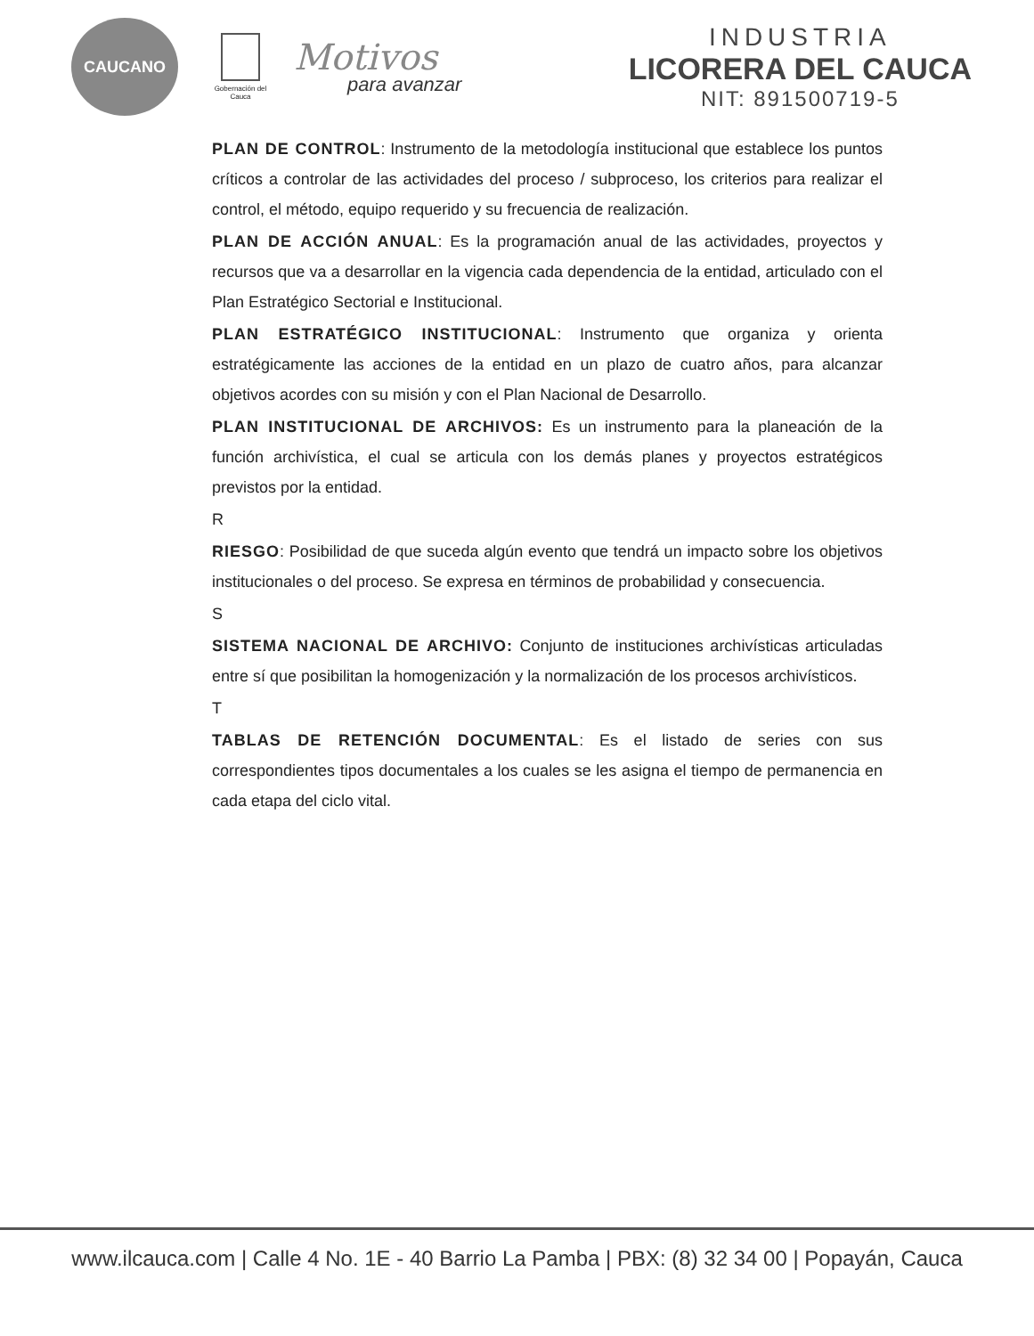CAUCANO
Gobernación del Cauca
Motivos
para avanzar
INDUSTRIA
LICORERA DEL CAUCA
NIT: 891500719-5
PLAN DE CONTROL: Instrumento de la metodología institucional que establece los puntos críticos a controlar de las actividades del proceso / subproceso, los criterios para realizar el control, el método, equipo requerido y su frecuencia de realización.
PLAN DE ACCIÓN ANUAL: Es la programación anual de las actividades, proyectos y recursos que va a desarrollar en la vigencia cada dependencia de la entidad, articulado con el Plan Estratégico Sectorial e Institucional.
PLAN ESTRATÉGICO INSTITUCIONAL: Instrumento que organiza y orienta estratégicamente las acciones de la entidad en un plazo de cuatro años, para alcanzar objetivos acordes con su misión y con el Plan Nacional de Desarrollo.
PLAN INSTITUCIONAL DE ARCHIVOS: Es un instrumento para la planeación de la función archivística, el cual se articula con los demás planes y proyectos estratégicos previstos por la entidad.
R
RIESGO: Posibilidad de que suceda algún evento que tendrá un impacto sobre los objetivos institucionales o del proceso. Se expresa en términos de probabilidad y consecuencia.
S
SISTEMA NACIONAL DE ARCHIVO: Conjunto de instituciones archivísticas articuladas entre sí que posibilitan la homogenización y la normalización de los procesos archivísticos.
T
TABLAS DE RETENCIÓN DOCUMENTAL: Es el listado de series con sus correspondientes tipos documentales a los cuales se les asigna el tiempo de permanencia en cada etapa del ciclo vital.
www.ilcauca.com | Calle 4 No. 1E - 40 Barrio La Pamba | PBX: (8) 32 34 00 | Popayán, Cauca